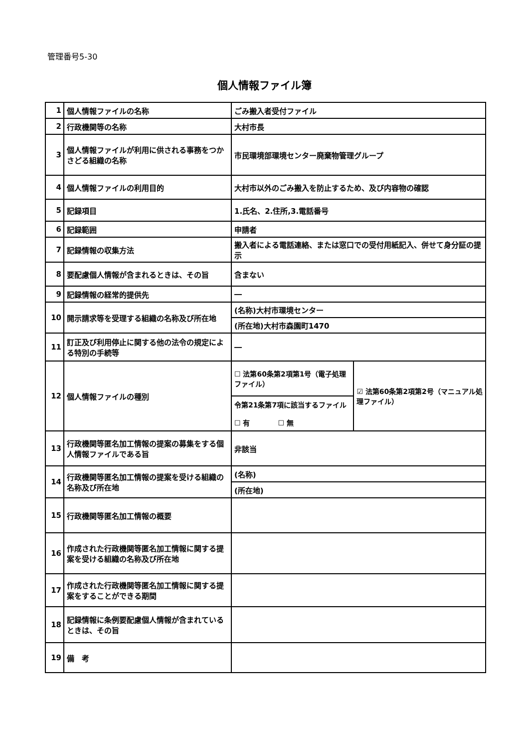管理番号5-30
個人情報ファイル簿
| 1 | 個人情報ファイルの名称 | ごみ搬入者受付ファイル | |
| 2 | 行政機関等の名称 | 大村市長 | |
| 3 | 個人情報ファイルが利用に供される事務をつかさどる組織の名称 | 市民環境部環境センター廃棄物管理グループ | |
| 4 | 個人情報ファイルの利用目的 | 大村市以外のごみ搬入を防止するため、及び内容物の確認 | |
| 5 | 記録項目 | 1.氏名、2.住所,3.電話番号 | |
| 6 | 記録範囲 | 申請者 | |
| 7 | 記録情報の収集方法 | 搬入者による電話連絡、または窓口での受付用紙記入、併せて身分証の提示 | |
| 8 | 要配慮個人情報が含まれるときは、その旨 | 含まない | |
| 9 | 記録情報の経常的提供先 | ― | |
| 10 | 開示請求等を受理する組織の名称及び所在地 | (名称)大村市環境センター | |
| | | (所在地)大村市森園町1470 | |
| 11 | 訂正及び利用停止に関する他の法令の規定による特別の手続等 | ― | |
| 12 | 個人情報ファイルの種別 | ☐ 法第60条第2項第1号（電子処理ファイル） | ☑ 法第60条第2項第2号（マニュアル処理ファイル） |
| | | 令第21条第7項に該当するファイル ☐ 有 ☐ 無 | |
| 13 | 行政機関等匿名加工情報の提案の募集をする個人情報ファイルである旨 | 非該当 | |
| 14 | 行政機関等匿名加工情報の提案を受ける組織の名称及び所在地 | (名称) | |
| | | (所在地) | |
| 15 | 行政機関等匿名加工情報の概要 | | |
| 16 | 作成された行政機関等匿名加工情報に関する提案を受ける組織の名称及び所在地 | | |
| 17 | 作成された行政機関等匿名加工情報に関する提案をすることができる期間 | | |
| 18 | 記録情報に条例要配慮個人情報が含まれているときは、その旨 | | |
| 19 | 備 考 | | |